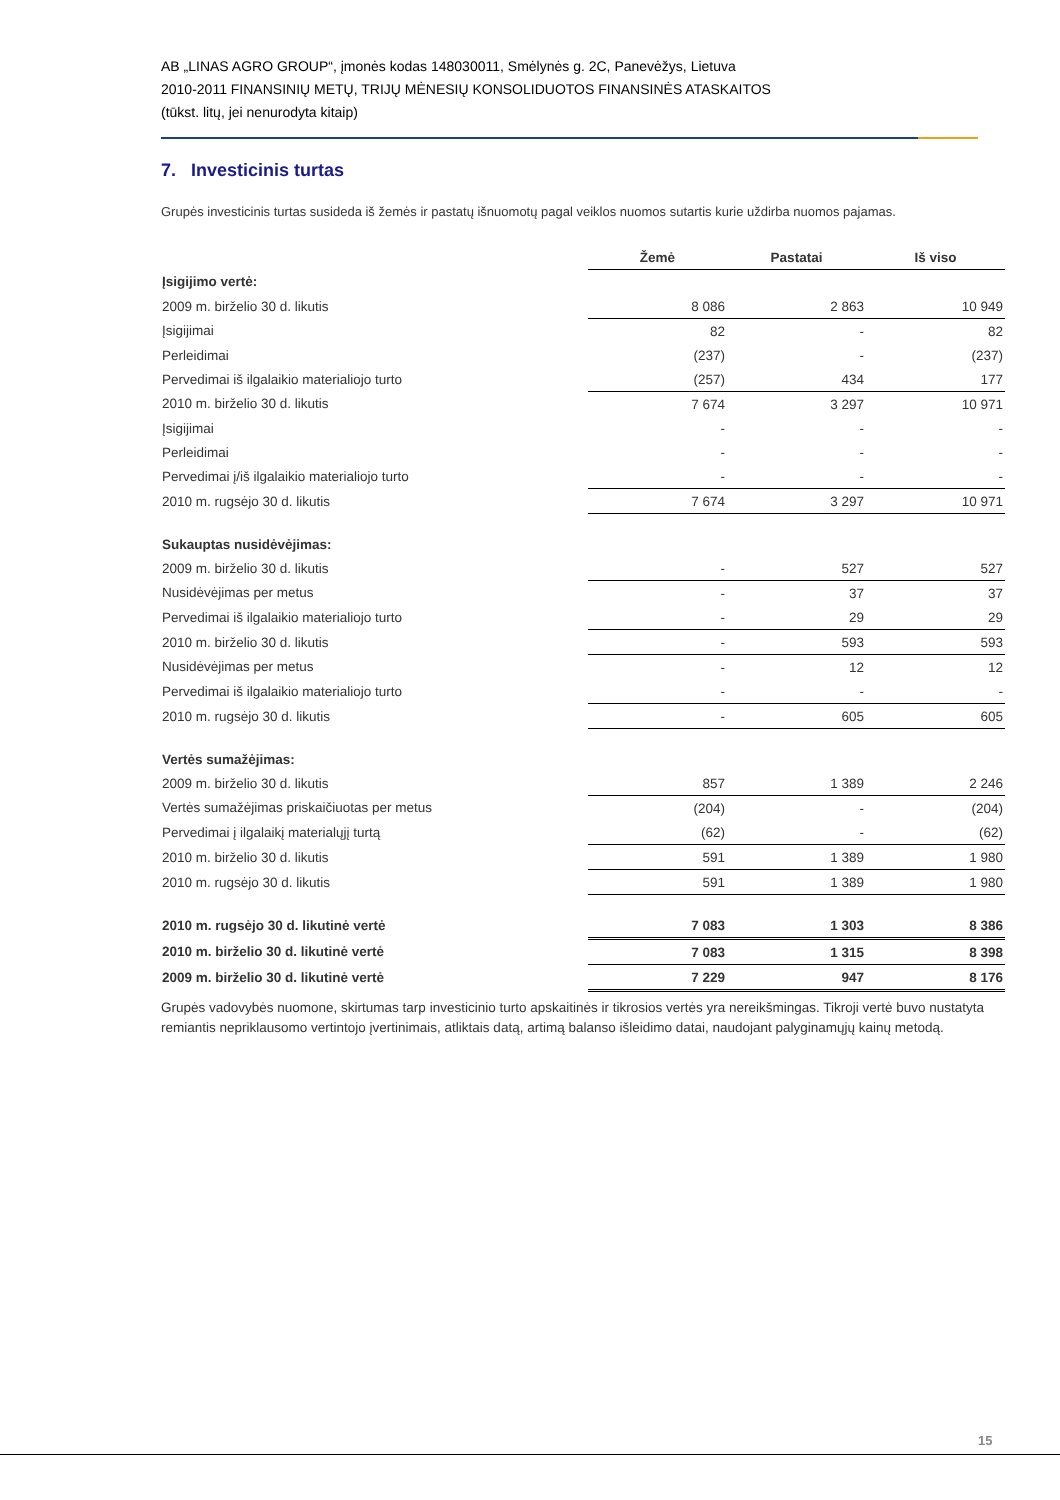AB „LINAS AGRO GROUP“, įmonės kodas 148030011, Smėlynės g. 2C, Panevėžys, Lietuva
2010-2011 FINANSINIŲ METŲ, TRIJŲ MĖNESIŲ KONSOLIDUOTOS FINANSINĖS ATASKAITOS
(tūkst. litų, jei nenurodyta kitaip)
7. Investicinis turtas
Grupės investicinis turtas susideda iš žemės ir pastatų išnuomotų pagal veiklos nuomos sutartis kurie uždirba nuomos pajamas.
| | Žemė | Pastatai | Iš viso |
| Įsigijimo vertė: | | | |
| 2009 m. birželio 30 d. likutis | 8 086 | 2 863 | 10 949 |
| Įsigijimai | 82 | - | 82 |
| Perleidimai | (237) | - | (237) |
| Pervedimai iš ilgalaikio materialiojo turto | (257) | 434 | 177 |
| 2010 m. birželio 30 d. likutis | 7 674 | 3 297 | 10 971 |
| Įsigijimai | - | - | - |
| Perleidimai | - | - | - |
| Pervedimai į/iš ilgalaikio materialiojo turto | - | - | - |
| 2010 m. rugsėjo 30 d. likutis | 7 674 | 3 297 | 10 971 |
| Sukauptas nusidėvėjimas: | | | |
| 2009 m. birželio 30 d. likutis | - | 527 | 527 |
| Nusidėvėjimas per metus | - | 37 | 37 |
| Pervedimai iš ilgalaikio materialiojo turto | - | 29 | 29 |
| 2010 m. birželio 30 d. likutis | - | 593 | 593 |
| Nusidėvėjimas per metus | - | 12 | 12 |
| Pervedimai iš ilgalaikio materialiojo turto | - | - | - |
| 2010 m. rugsėjo 30 d. likutis | - | 605 | 605 |
| Vertės sumažėjimas: | | | |
| 2009 m. birželio 30 d. likutis | 857 | 1 389 | 2 246 |
| Vertės sumažėjimas priskaičiuotas per metus | (204) | - | (204) |
| Pervedimai į ilgalaikį materialųjį turtą | (62) | - | (62) |
| 2010 m. birželio 30 d. likutis | 591 | 1 389 | 1 980 |
| 2010 m. rugsėjo 30 d. likutis | 591 | 1 389 | 1 980 |
| 2010 m. rugsėjo 30 d. likutinė vertė | 7 083 | 1 303 | 8 386 |
| 2010 m. birželio 30 d. likutinė vertė | 7 083 | 1 315 | 8 398 |
| 2009 m. birželio 30 d. likutinė vertė | 7 229 | 947 | 8 176 |
Grupės vadovybės nuomone, skirtumas tarp investicinio turto apskaitinės ir tikrosios vertės yra nereikšmingas. Tikroji vertė buvo nustatyta remiantis nepriklausomo vertintojo įvertinimais, atliktais datą, artimą balanso išleidimo datai, naudojant palyginamųjų kainų metodą.
15